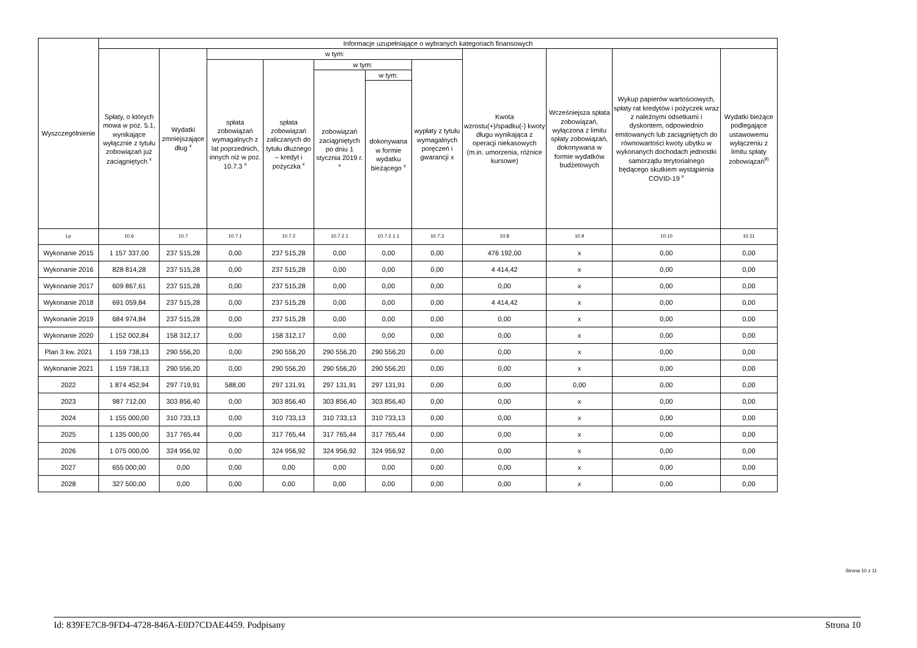| Wyszczególnienie | Informacje uzupełniające o wybranych kategoriach finansowych | | | | | | | | | | |
| --- | --- | --- | --- | --- | --- | --- | --- | --- | --- | --- | --- |
| | Spłaty, o których mowa w poz. 5.1, wynikające wyłącznie z tytułu zobowiązań już zaciągniętych <sup>x</sup> | Wydatki zmniejszające dług <sup>x</sup> | w tym: | | | | | Kwota wzrostu(+)/spadku(-) kwoty długu wynikająca z operacji niekasowych (m.in. umorzenia, różnice kursowe) | Wcześniejsza spłata zobowiązań, wyłączona z limitu spłaty zobowiązań, dokonywana w formie wydatków budżetowych | Wykup papierów wartościowych, spłaty rat kredytów i pożyczek wraz z należnymi odsetkami i dyskontem, odpowiednio emitowanych lub zaciągniętych do równowartości kwoty ubytku w wykonanych dochodach jednostki samorządu terytorialnego będącego skutkiem wystąpienia COVID-19 <sup>x</sup> | Wydatki bieżące podlegające ustawowemu wyłączeniu z limitu spłaty zobowiązań<sup>9)</sup> |
| | | | spłata zobowiązań wymagalnych z lat poprzednich, innych niż w poz. 10.7.3 <sup>x</sup> | spłata zobowiązań zaliczanych do tytułu dłużnego – kredyt i pożyczka <sup>x</sup> | w tym: | | wypłaty z tytułu wymagalnych poręczeń i gwarancji x | | | | |
| | | | | | zobowiązań zaciągniętych po dniu 1 stycznia 2019 r. <sup>x</sup> | w tym: | | | | | |
| | | | | | | dokonywana w formie wydatku bieżącego <sup>x</sup> | | | | | |
| Lp | 10.6 | 10.7 | 10.7.1 | 10.7.2 | 10.7.2.1 | 10.7.2.1.1 | 10.7.3 | 10.8 | 10.9 | 10.10 | 10.11 |
| Wykonanie 2015 | 1 157 337,00 | 237 515,28 | 0,00 | 237 515,28 | 0,00 | 0,00 | 0,00 | 476 192,00 | x | 0,00 | 0,00 |
| Wykonanie 2016 | 828 814,28 | 237 515,28 | 0,00 | 237 515,28 | 0,00 | 0,00 | 0,00 | 4 414,42 | x | 0,00 | 0,00 |
| Wykonanie 2017 | 609 867,61 | 237 515,28 | 0,00 | 237 515,28 | 0,00 | 0,00 | 0,00 | 0,00 | x | 0,00 | 0,00 |
| Wykonanie 2018 | 691 059,84 | 237 515,28 | 0,00 | 237 515,28 | 0,00 | 0,00 | 0,00 | 4 414,42 | x | 0,00 | 0,00 |
| Wykonanie 2019 | 684 974,84 | 237 515,28 | 0,00 | 237 515,28 | 0,00 | 0,00 | 0,00 | 0,00 | x | 0,00 | 0,00 |
| Wykonanie 2020 | 1 152 002,84 | 158 312,17 | 0,00 | 158 312,17 | 0,00 | 0,00 | 0,00 | 0,00 | x | 0,00 | 0,00 |
| Plan 3 kw. 2021 | 1 159 738,13 | 290 556,20 | 0,00 | 290 556,20 | 290 556,20 | 290 556,20 | 0,00 | 0,00 | x | 0,00 | 0,00 |
| Wykonanie 2021 | 1 159 738,13 | 290 556,20 | 0,00 | 290 556,20 | 290 556,20 | 290 556,20 | 0,00 | 0,00 | x | 0,00 | 0,00 |
| 2022 | 1 874 452,94 | 297 719,91 | 588,00 | 297 131,91 | 297 131,91 | 297 131,91 | 0,00 | 0,00 | 0,00 | 0,00 | 0,00 |
| 2023 | 987 712,00 | 303 856,40 | 0,00 | 303 856,40 | 303 856,40 | 303 856,40 | 0,00 | 0,00 | x | 0,00 | 0,00 |
| 2024 | 1 155 000,00 | 310 733,13 | 0,00 | 310 733,13 | 310 733,13 | 310 733,13 | 0,00 | 0,00 | x | 0,00 | 0,00 |
| 2025 | 1 135 000,00 | 317 765,44 | 0,00 | 317 765,44 | 317 765,44 | 317 765,44 | 0,00 | 0,00 | x | 0,00 | 0,00 |
| 2026 | 1 075 000,00 | 324 956,92 | 0,00 | 324 956,92 | 324 956,92 | 324 956,92 | 0,00 | 0,00 | x | 0,00 | 0,00 |
| 2027 | 655 000,00 | 0,00 | 0,00 | 0,00 | 0,00 | 0,00 | 0,00 | 0,00 | x | 0,00 | 0,00 |
| 2028 | 327 500,00 | 0,00 | 0,00 | 0,00 | 0,00 | 0,00 | 0,00 | 0,00 | x | 0,00 | 0,00 |
Strona 10 z 11
Id: 839FE7C8-9FD4-4728-846A-E0D7CDAE4459. Podpisany Strona 10